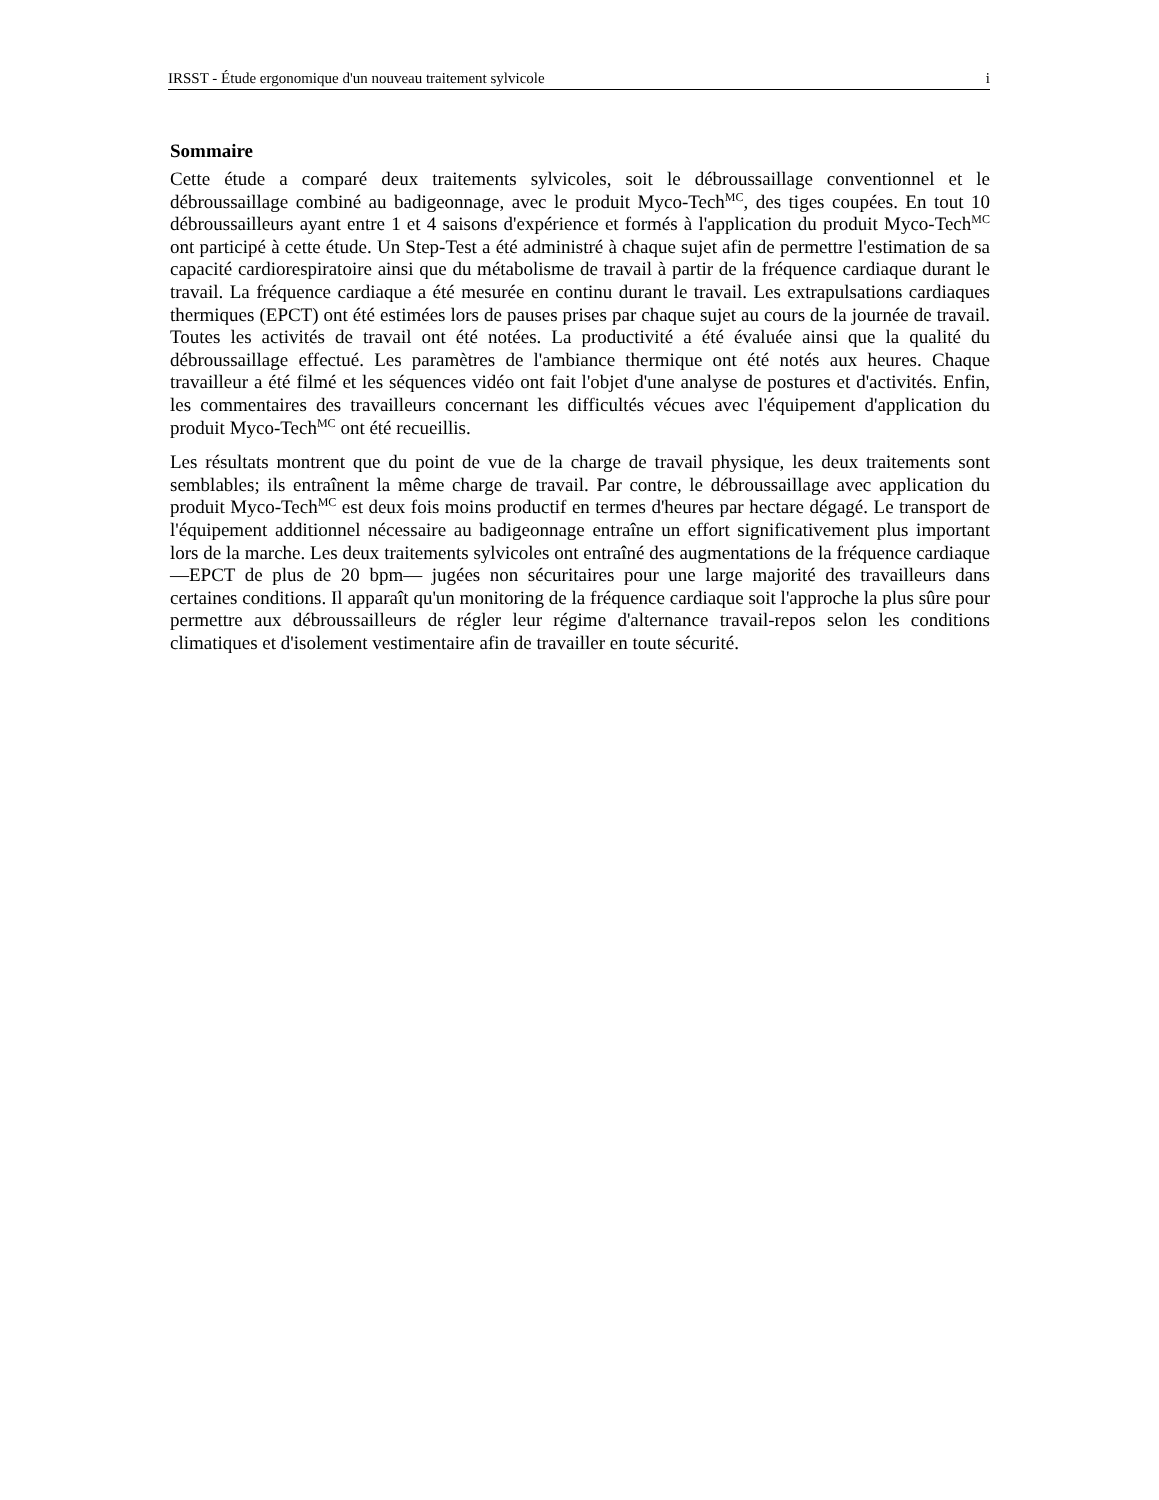IRSST - Étude ergonomique d'un nouveau traitement sylvicole i
Sommaire
Cette étude a comparé deux traitements sylvicoles, soit le débroussaillage conventionnel et le débroussaillage combiné au badigeonnage, avec le produit Myco-Tech<sup>MC</sup>, des tiges coupées. En tout 10 débroussailleurs ayant entre 1 et 4 saisons d'expérience et formés à l'application du produit Myco-Tech<sup>MC</sup> ont participé à cette étude. Un Step-Test a été administré à chaque sujet afin de permettre l'estimation de sa capacité cardiorespiratoire ainsi que du métabolisme de travail à partir de la fréquence cardiaque durant le travail. La fréquence cardiaque a été mesurée en continu durant le travail. Les extrapulsations cardiaques thermiques (EPCT) ont été estimées lors de pauses prises par chaque sujet au cours de la journée de travail. Toutes les activités de travail ont été notées. La productivité a été évaluée ainsi que la qualité du débroussaillage effectué. Les paramètres de l'ambiance thermique ont été notés aux heures. Chaque travailleur a été filmé et les séquences vidéo ont fait l'objet d'une analyse de postures et d'activités. Enfin, les commentaires des travailleurs concernant les difficultés vécues avec l'équipement d'application du produit Myco-Tech<sup>MC</sup> ont été recueillis.
Les résultats montrent que du point de vue de la charge de travail physique, les deux traitements sont semblables; ils entraînent la même charge de travail. Par contre, le débroussaillage avec application du produit Myco-Tech<sup>MC</sup> est deux fois moins productif en termes d'heures par hectare dégagé. Le transport de l'équipement additionnel nécessaire au badigeonnage entraîne un effort significativement plus important lors de la marche. Les deux traitements sylvicoles ont entraîné des augmentations de la fréquence cardiaque —EPCT de plus de 20 bpm— jugées non sécuritaires pour une large majorité des travailleurs dans certaines conditions. Il apparaît qu'un monitoring de la fréquence cardiaque soit l'approche la plus sûre pour permettre aux débroussailleurs de régler leur régime d'alternance travail-repos selon les conditions climatiques et d'isolement vestimentaire afin de travailler en toute sécurité.